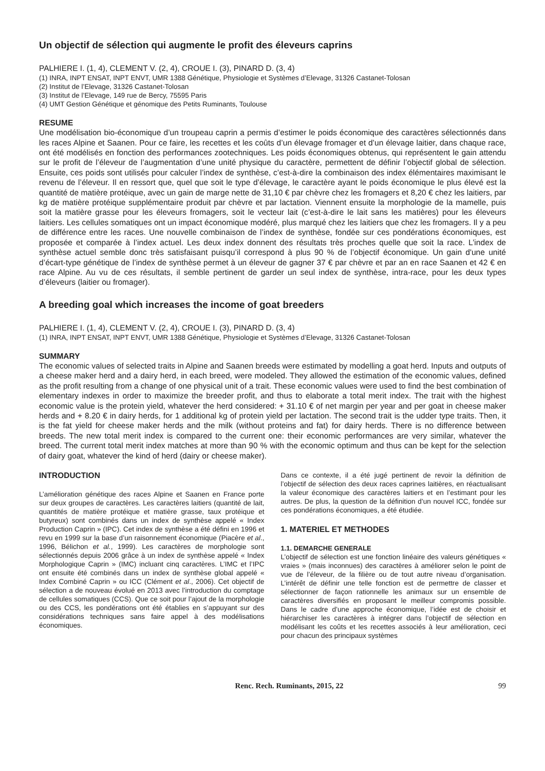Un objectif de sélection qui augmente le profit des éleveurs caprins
PALHIERE I. (1, 4), CLEMENT V. (2, 4), CROUE I. (3), PINARD D. (3, 4)
(1) INRA, INPT ENSAT, INPT ENVT, UMR 1388 Génétique, Physiologie et Systèmes d’Elevage, 31326 Castanet-Tolosan
(2) Institut de l’Elevage, 31326 Castanet-Tolosan
(3) Institut de l’Elevage, 149 rue de Bercy, 75595 Paris
(4) UMT Gestion Génétique et génomique des Petits Ruminants, Toulouse
RESUME
Une modélisation bio-économique d’un troupeau caprin a permis d’estimer le poids économique des caractères sélectionnés dans les races Alpine et Saanen. Pour ce faire, les recettes et les coûts d’un élevage fromager et d’un élevage laitier, dans chaque race, ont été modélisés en fonction des performances zootechniques. Les poids économiques obtenus, qui représentent le gain attendu sur le profit de l’éleveur de l’augmentation d’une unité physique du caractère, permettent de définir l’objectif global de sélection. Ensuite, ces poids sont utilisés pour calculer l’index de synthèse, c’est-à-dire la combinaison des index élémentaires maximisant le revenu de l’éleveur. Il en ressort que, quel que soit le type d’élevage, le caractère ayant le poids économique le plus élevé est la quantité de matière protéique, avec un gain de marge nette de 31,10 € par chèvre chez les fromagers et 8,20 € chez les laitiers, par kg de matière protéique supplémentaire produit par chèvre et par lactation. Viennent ensuite la morphologie de la mamelle, puis soit la matière grasse pour les éleveurs fromagers, soit le vecteur lait (c’est-à-dire le lait sans les matières) pour les éleveurs laitiers. Les cellules somatiques ont un impact économique modéré, plus marqué chez les laitiers que chez les fromagers. Il y a peu de différence entre les races. Une nouvelle combinaison de l’index de synthèse, fondée sur ces pondérations économiques, est proposée et comparée à l’index actuel. Les deux index donnent des résultats très proches quelle que soit la race. L’index de synthèse actuel semble donc très satisfaisant puisqu’il correspond à plus 90 % de l’objectif économique. Un gain d'une unité d’écart-type génétique de l’index de synthèse permet à un éleveur de gagner 37 € par chèvre et par an en race Saanen et 42 € en race Alpine. Au vu de ces résultats, il semble pertinent de garder un seul index de synthèse, intra-race, pour les deux types d’éleveurs (laitier ou fromager).
A breeding goal which increases the income of goat breeders
PALHIERE I. (1, 4), CLEMENT V. (2, 4), CROUE I. (3), PINARD D. (3, 4)
(1) INRA, INPT ENSAT, INPT ENVT, UMR 1388 Génétique, Physiologie et Systèmes d’Elevage, 31326 Castanet-Tolosan
SUMMARY
The economic values of selected traits in Alpine and Saanen breeds were estimated by modelling a goat herd. Inputs and outputs of a cheese maker herd and a dairy herd, in each breed, were modeled. They allowed the estimation of the economic values, defined as the profit resulting from a change of one physical unit of a trait. These economic values were used to find the best combination of elementary indexes in order to maximize the breeder profit, and thus to elaborate a total merit index. The trait with the highest economic value is the protein yield, whatever the herd considered: + 31.10 € of net margin per year and per goat in cheese maker herds and + 8.20 € in dairy herds, for 1 additional kg of protein yield per lactation. The second trait is the udder type traits. Then, it is the fat yield for cheese maker herds and the milk (without proteins and fat) for dairy herds. There is no difference between breeds. The new total merit index is compared to the current one: their economic performances are very similar, whatever the breed. The current total merit index matches at more than 90 % with the economic optimum and thus can be kept for the selection of dairy goat, whatever the kind of herd (dairy or cheese maker).
INTRODUCTION
L’amélioration génétique des races Alpine et Saanen en France porte sur deux groupes de caractères. Les caractères laitiers (quantité de lait, quantités de matière protéique et matière grasse, taux protéique et butyreux) sont combinés dans un index de synthèse appelé « Index Production Caprin » (IPC). Cet index de synthèse a été défini en 1996 et revu en 1999 sur la base d’un raisonnement économique (Piacère et al., 1996, Bélichon et al., 1999). Les caractères de morphologie sont sélectionnés depuis 2006 grâce à un index de synthèse appelé « Index Morphologique Caprin » (IMC) incluant cinq caractères. L’IMC et l’IPC ont ensuite été combinés dans un index de synthèse global appelé « Index Combiné Caprin » ou ICC (Clément et al., 2006). Cet objectif de sélection a de nouveau évolué en 2013 avec l’introduction du comptage de cellules somatiques (CCS). Que ce soit pour l’ajout de la morphologie ou des CCS, les pondérations ont été établies en s’appuyant sur des considérations techniques sans faire appel à des modélisations économiques.
Dans ce contexte, il a été jugé pertinent de revoir la définition de l’objectif de sélection des deux races caprines laitières, en réactualisant la valeur économique des caractères laitiers et en l’estimant pour les autres. De plus, la question de la définition d’un nouvel ICC, fondée sur ces pondérations économiques, a été étudiée.
1. MATERIEL ET METHODES
1.1. DEMARCHE GENERALE
L’objectif de sélection est une fonction linéaire des valeurs génétiques « vraies » (mais inconnues) des caractères à améliorer selon le point de vue de l’éleveur, de la filière ou de tout autre niveau d’organisation. L’intérêt de définir une telle fonction est de permettre de classer et sélectionner de façon rationnelle les animaux sur un ensemble de caractères diversifiés en proposant le meilleur compromis possible. Dans le cadre d’une approche économique, l’idée est de choisir et hiérarchiser les caractères à intégrer dans l’objectif de sélection en modélisant les coûts et les recettes associés à leur amélioration, ceci pour chacun des principaux systèmes
Renc. Rech. Ruminants, 2015, 22 99